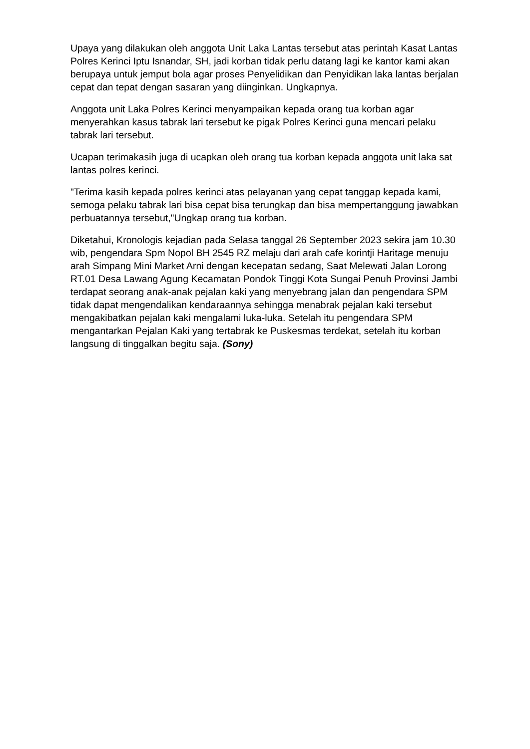Upaya yang dilakukan oleh anggota Unit Laka Lantas tersebut atas perintah Kasat Lantas Polres Kerinci Iptu Isnandar, SH, jadi korban tidak perlu datang lagi ke kantor kami akan berupaya untuk jemput bola agar proses Penyelidikan dan Penyidikan laka lantas berjalan cepat dan tepat dengan sasaran yang diinginkan. Ungkapnya.
Anggota unit Laka Polres Kerinci menyampaikan kepada orang tua korban agar menyerahkan kasus tabrak lari tersebut ke pigak Polres Kerinci guna mencari pelaku tabrak lari tersebut.
Ucapan terimakasih juga di ucapkan oleh orang tua korban kepada anggota unit laka sat lantas polres kerinci.
"Terima kasih kepada polres kerinci atas pelayanan yang cepat tanggap kepada kami, semoga pelaku tabrak lari bisa cepat bisa terungkap dan bisa mempertanggung jawabkan perbuatannya tersebut,"Ungkap orang tua korban.
Diketahui, Kronologis kejadian pada Selasa tanggal 26 September 2023 sekira jam 10.30 wib, pengendara Spm Nopol BH 2545 RZ melaju dari arah cafe korintji Haritage menuju arah Simpang Mini Market Arni dengan kecepatan sedang, Saat Melewati Jalan Lorong RT.01 Desa Lawang Agung Kecamatan Pondok Tinggi Kota Sungai Penuh Provinsi Jambi terdapat seorang anak-anak pejalan kaki yang menyebrang jalan dan pengendara SPM tidak dapat mengendalikan kendaraannya sehingga menabrak pejalan kaki tersebut mengakibatkan pejalan kaki mengalami luka-luka. Setelah itu pengendara SPM mengantarkan Pejalan Kaki yang tertabrak ke Puskesmas terdekat, setelah itu korban langsung di tinggalkan begitu saja. (Sony)